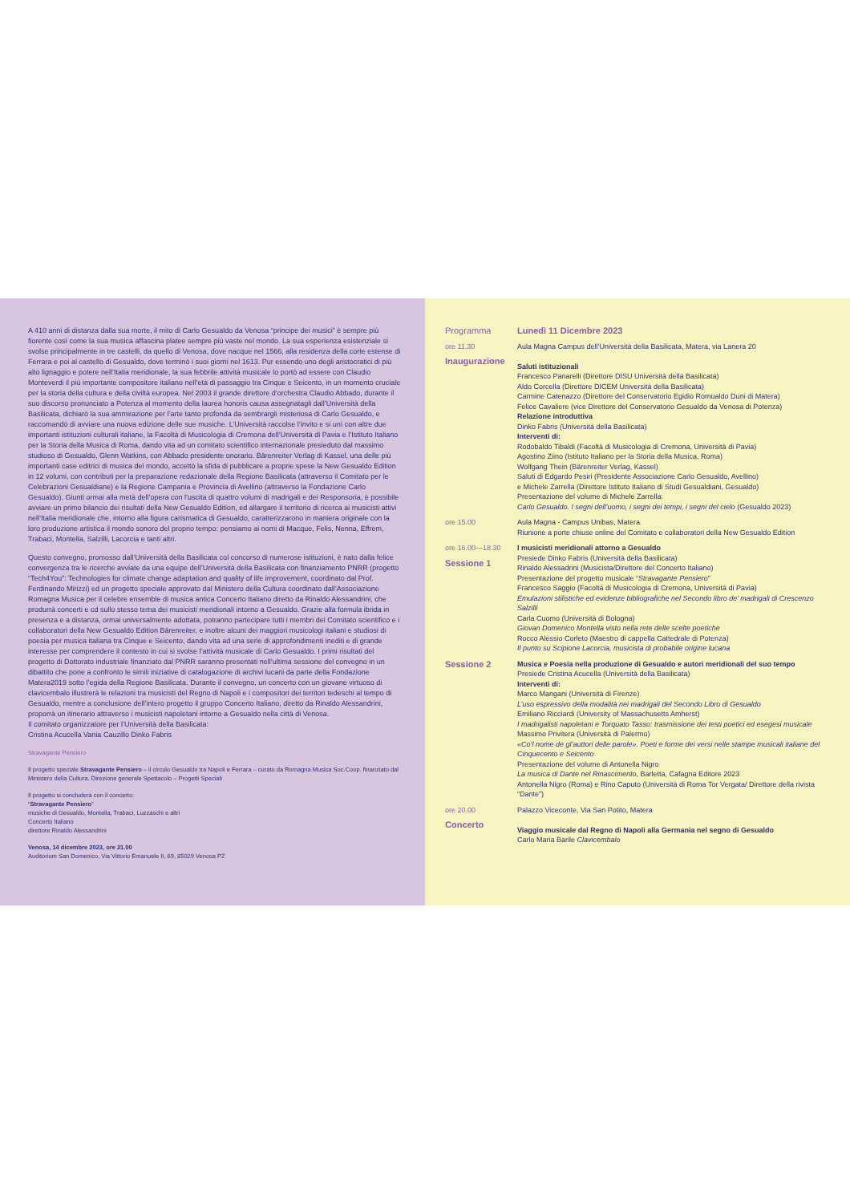A 410 anni di distanza dalla sua morte, il mito di Carlo Gesualdo da Venosa “principe dei musici” è sempre più fiorente così come la sua musica affascina platee sempre più vaste nel mondo. La sua esperienza esistenziale si svolse principalmente in tre castelli, da quello di Venosa, dove nacque nel 1566, alla residenza della corte estense di Ferrara e poi al castello di Gesualdo, dove terminò i suoi giorni nel 1613. Pur essendo uno degli aristocratici di più alto lignaggio e potere nell’Italia meridionale, la sua febbrile attività musicale lo portò ad essere con Claudio Monteverdi il più importante compositore italiano nell’età di passaggio tra Cinque e Seicento, in un momento cruciale per la storia della cultura e della civiltà europea. Nel 2003 il grande direttore d’orchestra Claudio Abbado, durante il suo discorso pronunciato a Potenza al momento della laurea honoris causa assegnatagli dall’Università della Basilicata, dichiarò la sua ammirazione per l’arte tanto profonda da sembrargli misteriosa di Carlo Gesualdo, e raccomandò di avviare una nuova edizione delle sue musiche. L’Università raccolse l’invito e si unì con altre due importanti istituzioni culturali italiane, la Facoltà di Musicologia di Cremona dell’Università di Pavia e l’Istituto Italiano per la Storia della Musica di Roma, dando vita ad un comitato scientifico internazionale presieduto dal massimo studioso di Gesualdo, Glenn Watkins, con Abbado presidente onorario. Bärenreiter Verlag di Kassel, una delle più importanti case editrici di musica del mondo, accettò la sfida di pubblicare a proprie spese la New Gesualdo Edition in 12 volumi, con contributi per la preparazione redazionale della Regione Basilicata (attraverso il Comitato per le Celebrazioni Gesualdiane) e la Regione Campania e Provincia di Avellino (attraverso la Fondazione Carlo Gesualdo). Giunti ormai alla metà dell’opera con l’uscita di quattro volumi di madrigali e dei Responsoria, è possibile avviare un primo bilancio dei risultati della New Gesualdo Edition, ed allargare il territorio di ricerca ai musicisti attivi nell’Italia meridionale che, intorno alla figura carismatica di Gesualdo, caratterizzarono in maniera originale con la loro produzione artistica il mondo sonoro del proprio tempo: pensiamo ai nomi di Macque, Felis, Nenna, Effrem, Trabaci, Montella, Salzilli, Lacorcia e tanti altri.
Questo convegno, promosso dall’Università della Basilicata col concorso di numerose istituzioni, è nato dalla felice convergenza tra le ricerche avviate da una equipe dell’Università della Basilicata con finanziamento PNRR (progetto “Tech4You”: Technologies for climate change adaptation and quality of life improvement, coordinato dal Prof. Ferdinando Mirizzi) ed un progetto speciale approvato dal Ministero della Cultura coordinato dall’Associazione Romagna Musica per il celebre ensemble di musica antica Concerto Italiano diretto da Rinaldo Alessandrini, che produrrà concerti e cd sullo stesso tema dei musicisti meridionali intorno a Gesualdo. Grazie alla formula ibrida in presenza e a distanza, ormai universalmente adottata, potranno partecipare tutti i membri del Comitato scientifico e i collaboratori della New Gesualdo Edition Bärenreiter, e inoltre alcuni dei maggiori musicologi italiani e studiosi di poesia per musica italiana tra Cinque e Seicento, dando vita ad una serie di approfondimenti inediti e di grande interesse per comprendere il contesto in cui si svolse l’attività musicale di Carlo Gesualdo. I primi risultati del progetto di Dottorato industriale finanziato dal PNRR saranno presentati nell’ultima sessione del convegno in un dibattito che pone a confronto le simili iniziative di catalogazione di archivi lucani da parte della Fondazione Matera2019 sotto l’egida della Regione Basilicata. Durante il convegno, un concerto con un giovane virtuoso di clavicembalo illustrerà le relazioni tra musicisti del Regno di Napoli e i compositori dei territori tedeschi al tempo di Gesualdo, mentre a conclusione dell’intero progetto il gruppo Concerto Italiano, diretto da Rinaldo Alessandrini, proporrà un itinerario attraverso i musicisti napoletani intorno a Gesualdo nella città di Venosa.
Il comitato organizzatore per l’Università della Basilicata:
Cristina Acucella Vania Cauzillo Dinko Fabris
Stravagante Pensiero
Il progetto speciale Stravagante Pensiero – il circolo Gesualdo tra Napoli e Ferrara – curato da Romagna Musica Soc.Coop. finanziato dal Ministero della Cultura, Direzione generale Spettacolo – Progetti Speciali
Il progetto si concluderà con il concerto:
“Stravagante Pensiero”
musiche di Gesualdo, Montella, Trabaci, Luzzaschi e altri
Concerto Italiano
direttore Rinaldo Alessandrini
Venosa, 14 dicembre 2023, ore 21.00
Auditorium San Domenico, Via Vittorio Emanuele II, 69, 85029 Venosa PZ
Programma Lunedì 11 Dicembre 2023
ore 11.30
Inaugurazione
Aula Magna Campus dell’Università della Basilicata, Matera, via Lanera 20
Saluti istituzionali
Francesco Panarelli (Direttore DISU Università della Basilicata)
Aldo Corcella (Direttore DICEM Università della Basilicata)
Carmine Catenazzo (Direttore del Conservatorio Egidio Romualdo Duni di Matera)
Felice Cavaliere (vice Direttore del Conservatorio Gesualdo da Venosa di Potenza)
Relazione introduttiva
Dinko Fabris (Università della Basilicata)
Interventi di:
Rodobaldo Tibaldi (Facoltà di Musicologia di Cremona, Università di Pavia)
Agostino Ziino (Istituto Italiano per la Storia della Musica, Roma)
Wolfgang Thein (Bärenreiter Verlag, Kassel)
Saluti di Edgardo Pesiri (Presidente Associazione Carlo Gesualdo, Avellino)
e Michele Zarrella (Direttore Istituto Italiano di Studi Gesualdiani, Gesualdo)
Presentazione del volume di Michele Zarrella:
Carlo Gesualdo. I segni dell’uomo, i segni dei tempi, i segni del cielo (Gesualdo 2023)
ore 15.00 Aula Magna - Campus Unibas, Matera
Riunione a porte chiuse online del Comitato e collaboratori della New Gesualdo Edition
ore 16.00—18.30
Sessione 1
I musicisti meridionali attorno a Gesualdo
Presiede Dinko Fabris (Università della Basilicata)
Rinaldo Alessadrini (Musicista/Direttore del Concerto Italiano)
Presentazione del progetto musicale “Stravagante Pensiero”
Francesco Saggio (Facoltà di Musicologia di Cremona, Università di Pavia)
Emulazioni stilistiche ed evidenze bibliografiche nel Secondo libro de’ madrigali di Crescenzo Salzilli
Carla Cuomo (Università di Bologna)
Giovan Domenico Montella visto nella rete delle scelte poetiche
Rocco Alessio Corleto (Maestro di cappella Cattedrale di Potenza)
Il punto su Scipione Lacorcia, musicista di probabile origine lucana
Sessione 2
Musica e Poesia nella produzione di Gesualdo e autori meridionali del suo tempo
Presiede Cristina Acucella (Università della Basilicata)
Interventi di:
Marco Mangani (Università di Firenze)
L’uso espressivo della modalità nei madrigali del Secondo Libro di Gesualdo
Emiliano Ricciardi (University of Massachusetts Amherst)
I madrigalisti napoletani e Torquato Tasso: trasmissione dei testi poetici ed esegesi musicale
Massimo Privitera (Università di Palermo)
«Co’l nome de gl’auttori delle parole». Poeti e forme dei versi nelle stampe musicali italiane del Cinquecento e Seicento
Presentazione del volume di Antonella Nigro
La musica di Dante nel Rinascimento, Barletta, Cafagna Editore 2023
Antonella Nigro (Roma) e Rino Caputo (Università di Roma Tor Vergata/ Direttore della rivista “Dante”)
ore 20.00
Concerto
Palazzo Viceconte, Via San Potito, Matera
Viaggio musicale dal Regno di Napoli alla Germania nel segno di Gesualdo
Carlo Maria Barile Clavicembalo